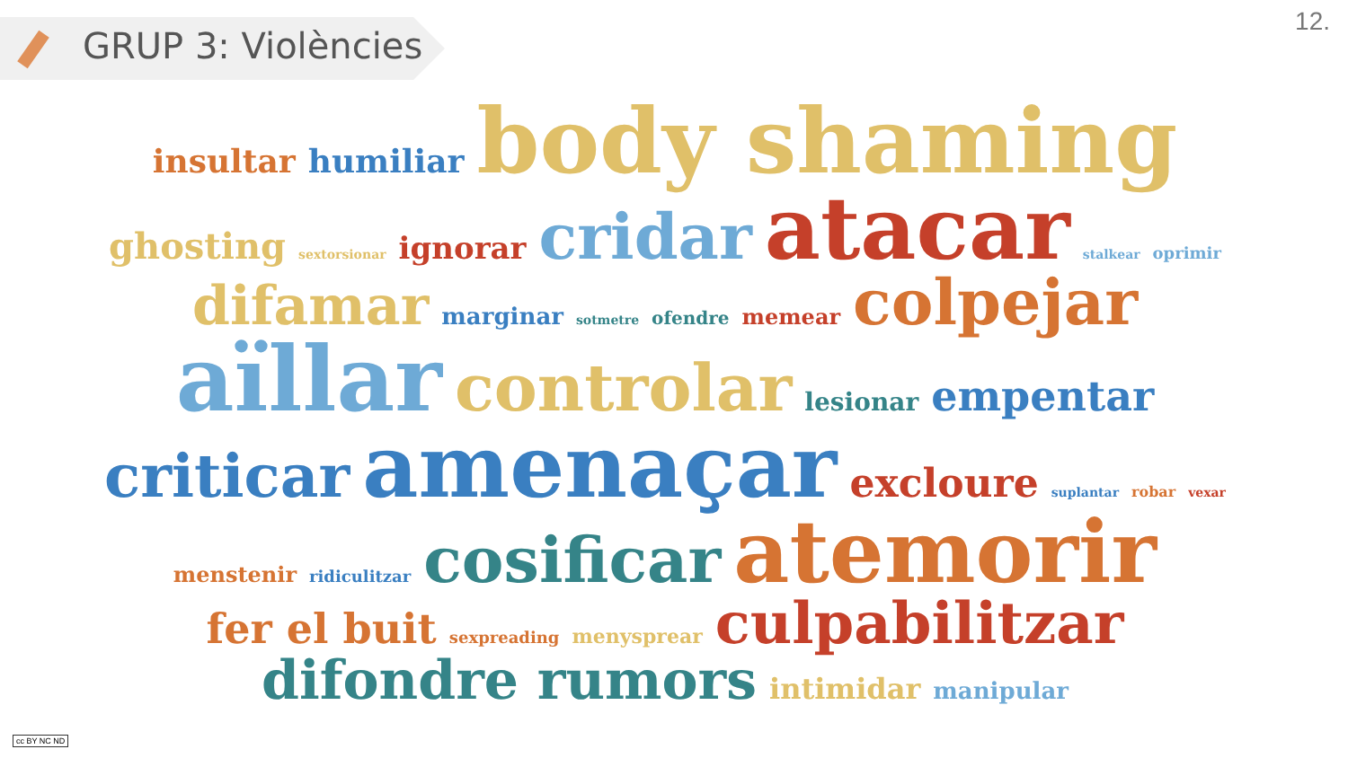GRUP 3: Violències
12.
insultar humiliar body shaming ghosting sextorsionar ignorar cridar atacar stalkear oprimir difamar marginar sotmetre ofendre memear colpejar aïllar controlar lesionar empentar criticar amenaçar excloure suplantar robar vexar menstenir ridiculitzar cosificar atemorir fer el buit sexpreading menysprear culpabilitzar difondre rumors intimidar manipular
cc BY NC ND